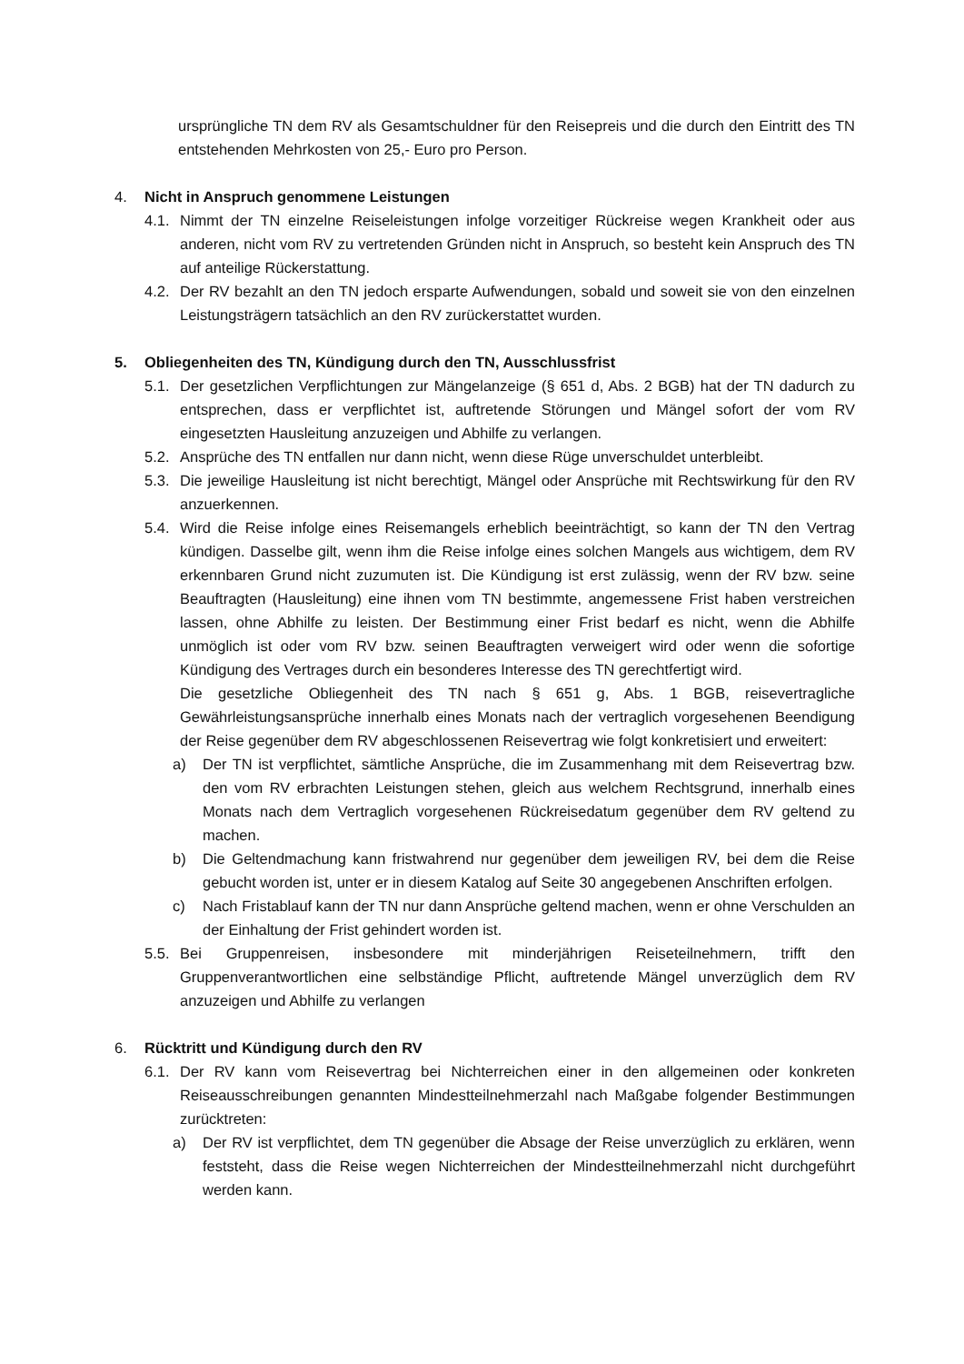ursprüngliche TN dem RV als Gesamtschuldner für den Reisepreis und die durch den Eintritt des TN entstehenden Mehrkosten von 25,- Euro pro Person.
4. Nicht in Anspruch genommene Leistungen
4.1.
Nimmt der TN einzelne Reiseleistungen infolge vorzeitiger Rückreise wegen Krankheit oder aus anderen, nicht vom RV zu vertretenden Gründen nicht in Anspruch, so besteht kein Anspruch des TN auf anteilige Rückerstattung.
4.2.
Der RV bezahlt an den TN jedoch ersparte Aufwendungen, sobald und soweit sie von den einzelnen Leistungsträgern tatsächlich an den RV zurückerstattet wurden.
5. Obliegenheiten des TN, Kündigung durch den TN, Ausschlussfrist
5.1.
Der gesetzlichen Verpflichtungen zur Mängelanzeige (§ 651 d, Abs. 2 BGB) hat der TN dadurch zu entsprechen, dass er verpflichtet ist, auftretende Störungen und Mängel sofort der vom RV eingesetzten Hausleitung anzuzeigen und Abhilfe zu verlangen.
5.2.
Ansprüche des TN entfallen nur dann nicht, wenn diese Rüge unverschuldet unterbleibt.
5.3.
Die jeweilige Hausleitung ist nicht berechtigt, Mängel oder Ansprüche mit Rechtswirkung für den RV anzuerkennen.
5.4.
Wird die Reise infolge eines Reisemangels erheblich beeinträchtigt, so kann der TN den Vertrag kündigen. Dasselbe gilt, wenn ihm die Reise infolge eines solchen Mangels aus wichtigem, dem RV erkennbaren Grund nicht zuzumuten ist. Die Kündigung ist erst zulässig, wenn der RV bzw. seine Beauftragten (Hausleitung) eine ihnen vom TN bestimmte, angemessene Frist haben verstreichen lassen, ohne Abhilfe zu leisten. Der Bestimmung einer Frist bedarf es nicht, wenn die Abhilfe unmöglich ist oder vom RV bzw. seinen Beauftragten verweigert wird oder wenn die sofortige Kündigung des Vertrages durch ein besonderes Interesse des TN gerechtfertigt wird.
Die gesetzliche Obliegenheit des TN nach § 651 g, Abs. 1 BGB, reisevertragliche Gewährleistungsansprüche innerhalb eines Monats nach der vertraglich vorgesehenen Beendigung der Reise gegenüber dem RV abgeschlossenen Reisevertrag wie folgt konkretisiert und erweitert:
a) Der TN ist verpflichtet, sämtliche Ansprüche, die im Zusammenhang mit dem Reisevertrag bzw. den vom RV erbrachten Leistungen stehen, gleich aus welchem Rechtsgrund, innerhalb eines Monats nach dem Vertraglich vorgesehenen Rückreisedatum gegenüber dem RV geltend zu machen.
b) Die Geltendmachung kann fristwahrend nur gegenüber dem jeweiligen RV, bei dem die Reise gebucht worden ist, unter er in diesem Katalog auf Seite 30 angegebenen Anschriften erfolgen.
c) Nach Fristablauf kann der TN nur dann Ansprüche geltend machen, wenn er ohne Verschulden an der Einhaltung der Frist gehindert worden ist.
5.5.
Bei Gruppenreisen, insbesondere mit minderjährigen Reiseteilnehmern, trifft den Gruppenverantwortlichen eine selbständige Pflicht, auftretende Mängel unverzüglich dem RV anzuzeigen und Abhilfe zu verlangen
6. Rücktritt und Kündigung durch den RV
6.1.
Der RV kann vom Reisevertrag bei Nichterreichen einer in den allgemeinen oder konkreten Reiseausschreibungen genannten Mindestteilnehmerzahl nach Maßgabe folgender Bestimmungen zurücktreten:
a) Der RV ist verpflichtet, dem TN gegenüber die Absage der Reise unverzüglich zu erklären, wenn feststeht, dass die Reise wegen Nichterreichen der Mindestteilnehmerzahl nicht durchgeführt werden kann.